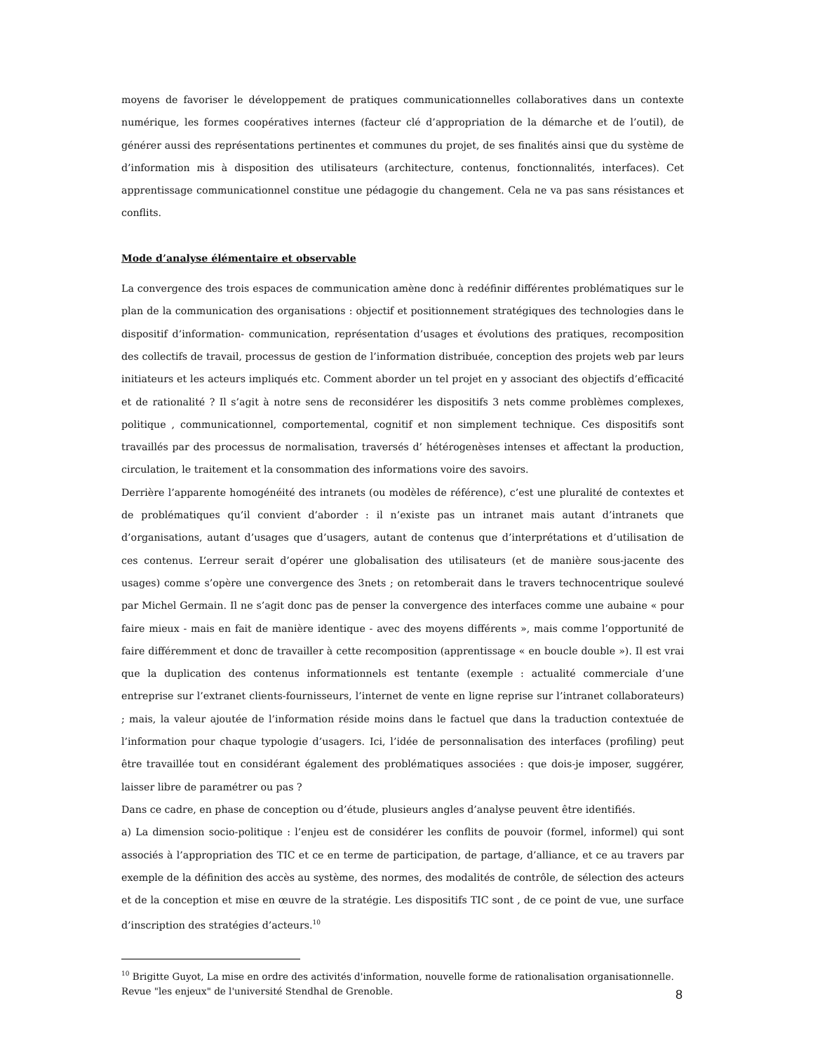moyens de favoriser le développement de pratiques communicationnelles collaboratives dans un contexte numérique, les formes coopératives internes (facteur clé d’appropriation de la démarche et de l’outil), de générer aussi des représentations pertinentes et communes du projet, de ses finalités ainsi que du système de d’information mis à disposition des utilisateurs (architecture, contenus, fonctionnalités, interfaces). Cet apprentissage communicationnel constitue une pédagogie du changement. Cela ne va pas sans résistances et conflits.
Mode d’analyse élémentaire et observable
La convergence des trois espaces de communication amène donc à redéfinir différentes problématiques sur le plan de la communication des organisations : objectif et positionnement stratégiques des technologies dans le dispositif d’information- communication, représentation d’usages et évolutions des pratiques, recomposition des collectifs de travail, processus de gestion de l’information distribuée, conception des projets web par leurs initiateurs et les acteurs impliqués etc. Comment aborder un tel projet en y associant des objectifs d’efficacité et de rationalité ? Il s’agit à notre sens de reconsidérer les dispositifs 3 nets comme problèmes complexes, politique , communicationnel, comportemental, cognitif et non simplement technique. Ces dispositifs sont travaillés par des processus de normalisation, traversés d’ hétérogenèses intenses et affectant la production, circulation, le traitement et la consommation des informations voire des savoirs.
Derrière l’apparente homogénéité des intranets (ou modèles de référence), c’est une pluralité de contextes et de problématiques qu’il convient d’aborder : il n’existe pas un intranet mais autant d’intranets que d’organisations, autant d’usages que d’usagers, autant de contenus que d’interprétations et d’utilisation de ces contenus. L’erreur serait d’opérer une globalisation des utilisateurs (et de manière sous-jacente des usages) comme s’opère une convergence des 3nets ; on retomberait dans le travers technocentrique soulevé par Michel Germain. Il ne s’agit donc pas de penser la convergence des interfaces comme une aubaine « pour faire mieux - mais en fait de manière identique - avec des moyens différents », mais comme l’opportunité de faire différemment et donc de travailler à cette recomposition (apprentissage « en boucle double »). Il est vrai que la duplication des contenus informationnels est tentante (exemple : actualité commerciale d’une entreprise sur l’extranet clients-fournisseurs, l’internet de vente en ligne reprise sur l’intranet collaborateurs) ; mais, la valeur ajoutée de l’information réside moins dans le factuel que dans la traduction contextuée de l’information pour chaque typologie d’usagers. Ici, l’idée de personnalisation des interfaces (profiling) peut être travaillée tout en considérant également des problématiques associées : que dois-je imposer, suggérer, laisser libre de paramétrer ou pas ?
Dans ce cadre, en phase de conception ou d’étude, plusieurs angles d’analyse peuvent être identifiés.
a) La dimension socio-politique : l’enjeu est de considérer les conflits de pouvoir (formel, informel) qui sont associés à l’appropriation des TIC et ce en terme de participation, de partage, d’alliance, et ce au travers par exemple de la définition des accès au système, des normes, des modalités de contrôle, de sélection des acteurs et de la conception et mise en œuvre de la stratégie. Les dispositifs TIC sont , de ce point de vue, une surface d’inscription des stratégies d’acteurs.<sup>10</sup>
<sup>10</sup> Brigitte Guyot, La mise en ordre des activités d'information, nouvelle forme de rationalisation organisationnelle. Revue "les enjeux" de l'université Stendhal de Grenoble.
8